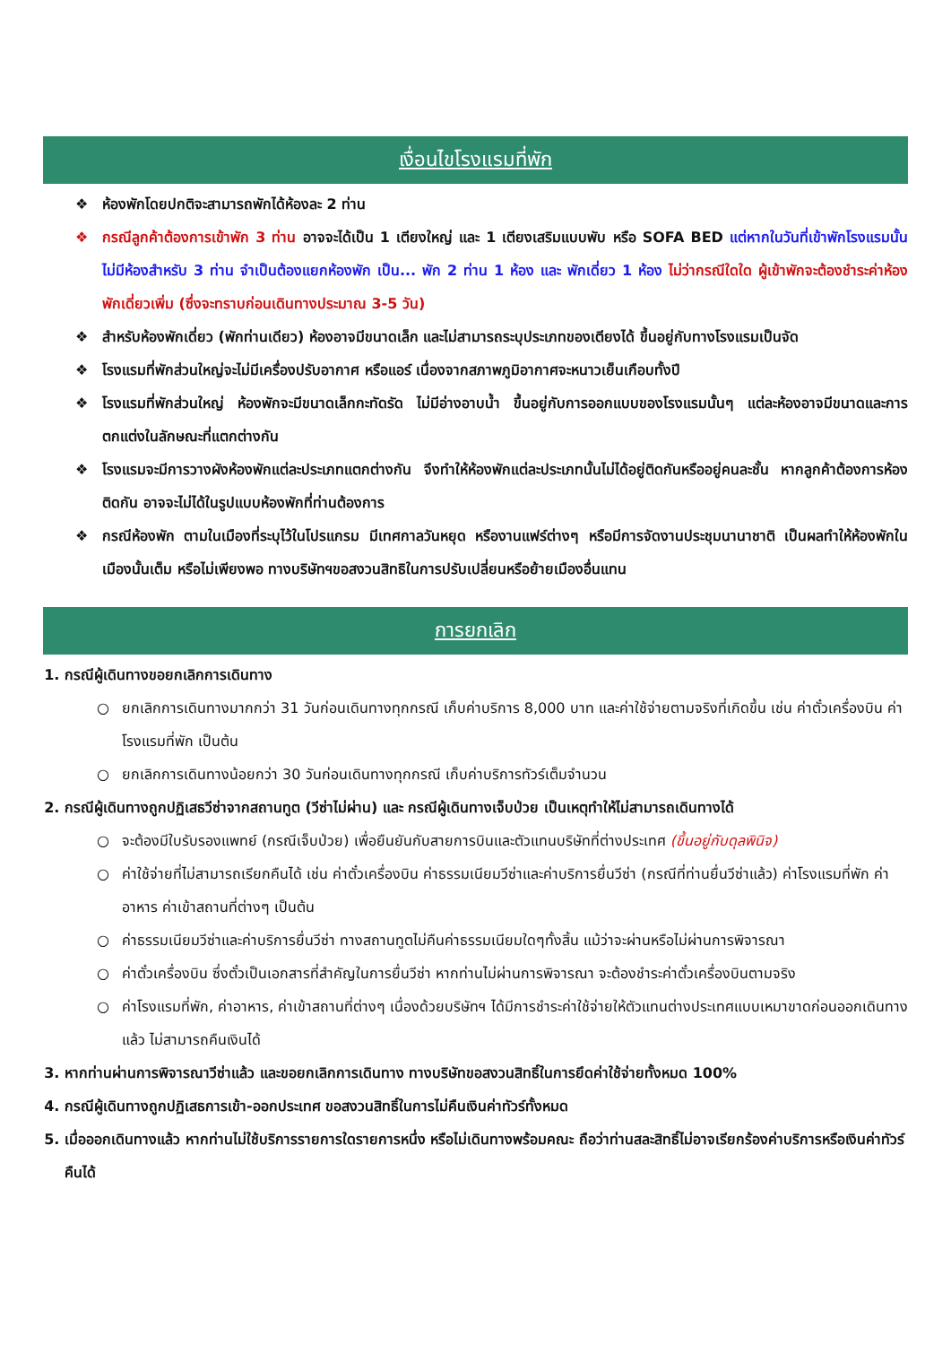เงื่อนไขโรงแรมที่พัก
❖ ห้องพักโดยปกติจะสามารถพักได้ห้องละ 2 ท่าน
❖ กรณีลูกค้าต้องการเข้าพัก 3 ท่าน อาจจะได้เป็น 1 เตียงใหญ่ และ 1 เตียงเสริมแบบพับ หรือ SOFA BED แต่หากในวันที่เข้าพักโรงแรมนั้นไม่มีห้องสำหรับ 3 ท่าน จำเป็นต้องแยกห้องพัก เป็น... พัก 2 ท่าน 1 ห้อง และ พักเดี่ยว 1 ห้อง ไม่ว่ากรณีใดใด ผู้เข้าพักจะต้องชำระค่าห้องพักเดี่ยวเพิ่ม (ซึ่งจะทราบก่อนเดินทางประมาณ 3-5 วัน)
❖ สำหรับห้องพักเดี่ยว (พักท่านเดียว) ห้องอาจมีขนาดเล็ก และไม่สามารถระบุประเภทของเตียงได้ ขึ้นอยู่กับทางโรงแรมเป็นจัด
❖ โรงแรมที่พักส่วนใหญ่จะไม่มีเครื่องปรับอากาศ หรือแอร์ เนื่องจากสภาพภูมิอากาศจะหนาวเย็นเกือบทั้งปี
❖ โรงแรมที่พักส่วนใหญ่ ห้องพักจะมีขนาดเล็กกะทัดรัด ไม่มีอ่างอาบน้ำ ขึ้นอยู่กับการออกแบบของโรงแรมนั้นๆ แต่ละห้องอาจมีขนาดและการตกแต่งในลักษณะที่แตกต่างกัน
❖ โรงแรมจะมีการวางผังห้องพักแต่ละประเภทแตกต่างกัน จึงทำให้ห้องพักแต่ละประเภทนั้นไม่ได้อยู่ติดกันหรืออยู่คนละชั้น หากลูกค้าต้องการห้องติดกัน อาจจะไม่ได้ในรูปแบบห้องพักที่ท่านต้องการ
❖ กรณีห้องพัก ตามในเมืองที่ระบุไว้ในโปรแกรม มีเทศกาลวันหยุด หรืองานแฟร์ต่างๆ หรือมีการจัดงานประชุมนานาชาติ เป็นผลทำให้ห้องพักในเมืองนั้นเต็ม หรือไม่เพียงพอ ทางบริษัทฯขอสงวนสิทธิในการปรับเปลี่ยนหรือย้ายเมืองอื่นแทน
การยกเลิก
1. กรณีผู้เดินทางขอยกเลิกการเดินทาง
○ ยกเลิกการเดินทางมากกว่า 31 วันก่อนเดินทางทุกกรณี เก็บค่าบริการ 8,000 บาท และค่าใช้จ่ายตามจริงที่เกิดขึ้น เช่น ค่าตั๋วเครื่องบิน ค่าโรงแรมที่พัก เป็นต้น
○ ยกเลิกการเดินทางน้อยกว่า 30 วันก่อนเดินทางทุกกรณี เก็บค่าบริการทัวร์เต็มจำนวน
2. กรณีผู้เดินทางถูกปฏิเสธวีซ่าจากสถานทูต (วีซ่าไม่ผ่าน) และ กรณีผู้เดินทางเจ็บป่วย เป็นเหตุทำให้ไม่สามารถเดินทางได้
○ จะต้องมีใบรับรองแพทย์ (กรณีเจ็บป่วย) เพื่อยืนยันกับสายการบินและตัวแทนบริษัทที่ต่างประเทศ (ขึ้นอยู่กับดุลพินิจ)
○ ค่าใช้จ่ายที่ไม่สามารถเรียกคืนได้ เช่น ค่าตั๋วเครื่องบิน ค่าธรรมเนียมวีซ่าและค่าบริการยื่นวีซ่า (กรณีที่ท่านยื่นวีซ่าแล้ว) ค่าโรงแรมที่พัก ค่าอาหาร ค่าเข้าสถานที่ต่างๆ เป็นต้น
○ ค่าธรรมเนียมวีซ่าและค่าบริการยื่นวีซ่า ทางสถานทูตไม่คืนค่าธรรมเนียมใดๆทั้งสิ้น แม้ว่าจะผ่านหรือไม่ผ่านการพิจารณา
○ ค่าตั๋วเครื่องบิน ซึ่งตั๋วเป็นเอกสารที่สำคัญในการยื่นวีซ่า หากท่านไม่ผ่านการพิจารณา จะต้องชำระค่าตั๋วเครื่องบินตามจริง
○ ค่าโรงแรมที่พัก, ค่าอาหาร, ค่าเข้าสถานที่ต่างๆ เนื่องด้วยบริษัทฯ ได้มีการชำระค่าใช้จ่ายให้ตัวแทนต่างประเทศแบบเหมาขาดก่อนออกเดินทางแล้ว ไม่สามารถคืนเงินได้
3. หากท่านผ่านการพิจารณาวีซ่าแล้ว และขอยกเลิกการเดินทาง ทางบริษัทขอสงวนสิทธิ์ในการยึดค่าใช้จ่ายทั้งหมด 100%
4. กรณีผู้เดินทางถูกปฏิเสธการเข้า-ออกประเทศ ขอสงวนสิทธิ์ในการไม่คืนเงินค่าทัวร์ทั้งหมด
5. เมื่อออกเดินทางแล้ว หากท่านไม่ใช้บริการรายการใดรายการหนึ่ง หรือไม่เดินทางพร้อมคณะ ถือว่าท่านสละสิทธิ์ไม่อาจเรียกร้องค่าบริการหรือเงินค่าทัวร์คืนได้